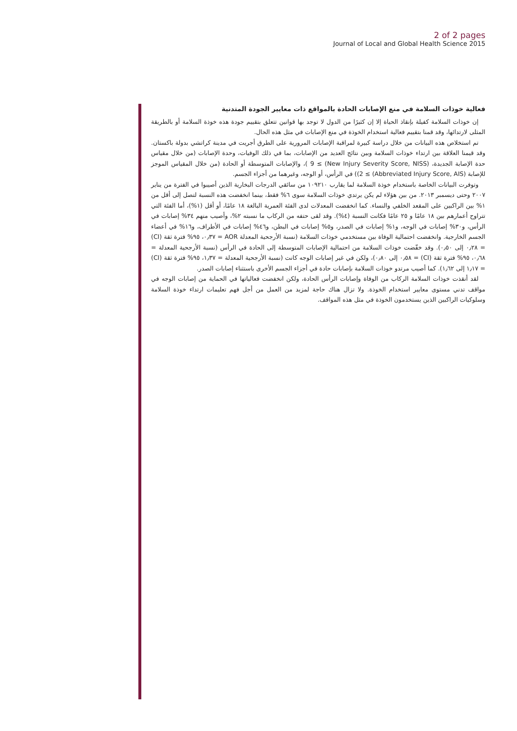2 of 2 pages
Journal of Local and Global Health Science 2015
فعالية خوذات السلامة في منع الإصابات الحادة بالمواقع ذات معايير الجودة المتدنية
إن خوذات السلامة كفيلة بإنقاذ الحياة إلا إن كثيرًا من الدول لا توجد بها قوانين تتعلق بتقييم جودة هذه خوذة السلامة أو بالطريقة المثلى لارتدائها، وقد قمنا بتقييم فعالية استخدام الخوذة في منع الإصابات في مثل هذه الحال.
تم استخلاص هذه البيانات من خلال دراسة كبيرة لمراقبة الإصابات المرورية على الطرق أجريت في مدينة كراتشي بدولة باكستان. وقد قيمنا العلاقة بين ارتداء خوذات السلامة وبين نتائج العديد من الإصابات، بما في ذلك الوفيات، وحدة الإصابات (من خلال مقياس حدة الإصابة الجديدة، (New Injury Severity Score, NISS) ≥ 9 )، والإصابات المتوسطة أو الحادة (من خلال المقياس الموجز للإصابة (Abbreviated Injury Score, AIS) ≥ 2)) في الرأس، أو الوجه، وغيرهما من أجزاء الجسم.
وتوفرت البيانات الخاصة باستخدام خوذة السلامة لما يقارب ١٠٩٢١٠ من سائقي الدرجات البخارية الذين أصيبوا في الفترة من يناير ٢٠٠٧ وحتى ديسمبر ٢٠١٣. من بين هؤلاء لم يكن يرتدي خوذات السلامة سوى ٦% فقط، بينما انخفضت هذه النسبة لتصل إلى أقل من ١% بين الراكبين على المقعد الخلفي والنساء. كما انخفضت المعدلات لدى الفئة العمرية البالغة ١٨ عامًا، أو أقل (١%)، أما الفئة التي تتراوح أعمارهم بين ١٨ عامًا و ٢٥ عامًا فكانت النسبة (٤%). وقد لقى حتفه من الركاب ما نسبته ٢%، وأصيب منهم ٣٤% إصابات في الرأس، و٣٠% إصابات في الوجه، و١% إصابات في الصدر، و٥% إصابات في البطن، و٤٦% إصابات في الأطراف، و١٦% في أعضاء الجسم الخارجية. وانخفضت احتمالية الوفاة بين مستخدمي خوذات السلامة (نسبة الأرجحية المعدلة AOR = ٠٫٣٧، ٩٥% فترة ثقة (CI) = ٠٫٢٨ إلى ٠٫٥٠). وقد خفّضت خوذات السلامة من احتمالية الإصابات المتوسطة إلى الحادة في الرأس (نسبة الأرجحية المعدلة = ٠٫٦٨، ٩٥% فترة ثقة (CI) = ٠٫٥٨ إلى ٠٫٨٠)، ولكن في غير إصابات الوجه كانت (نسبة الأرجحية المعدلة = ١٫٣٧، ٩٥% فترة ثقة (CI) = ١٫١٧ إلى ١٫٦٢). كما أصيب مرتدو خوذات السلامة بإصابات حادة في أجزاء الجسم الأخرى باستثناء إصابات الصدر.
لقد أنقذت خوذات السلامة الركاب من الوفاة وإصابات الرأس الحادة، ولكن انخفضت فعالياتها في الحماية من إصابات الوجه في مواقف تدني مستوى معايير استخدام الخوذة. ولا تزال هناك حاجة لمزيد من العمل من أجل فهم تعليمات ارتداء خوذة السلامة وسلوكيات الراكبين الذين يستخدمون الخوذة في مثل هذه المواقف.